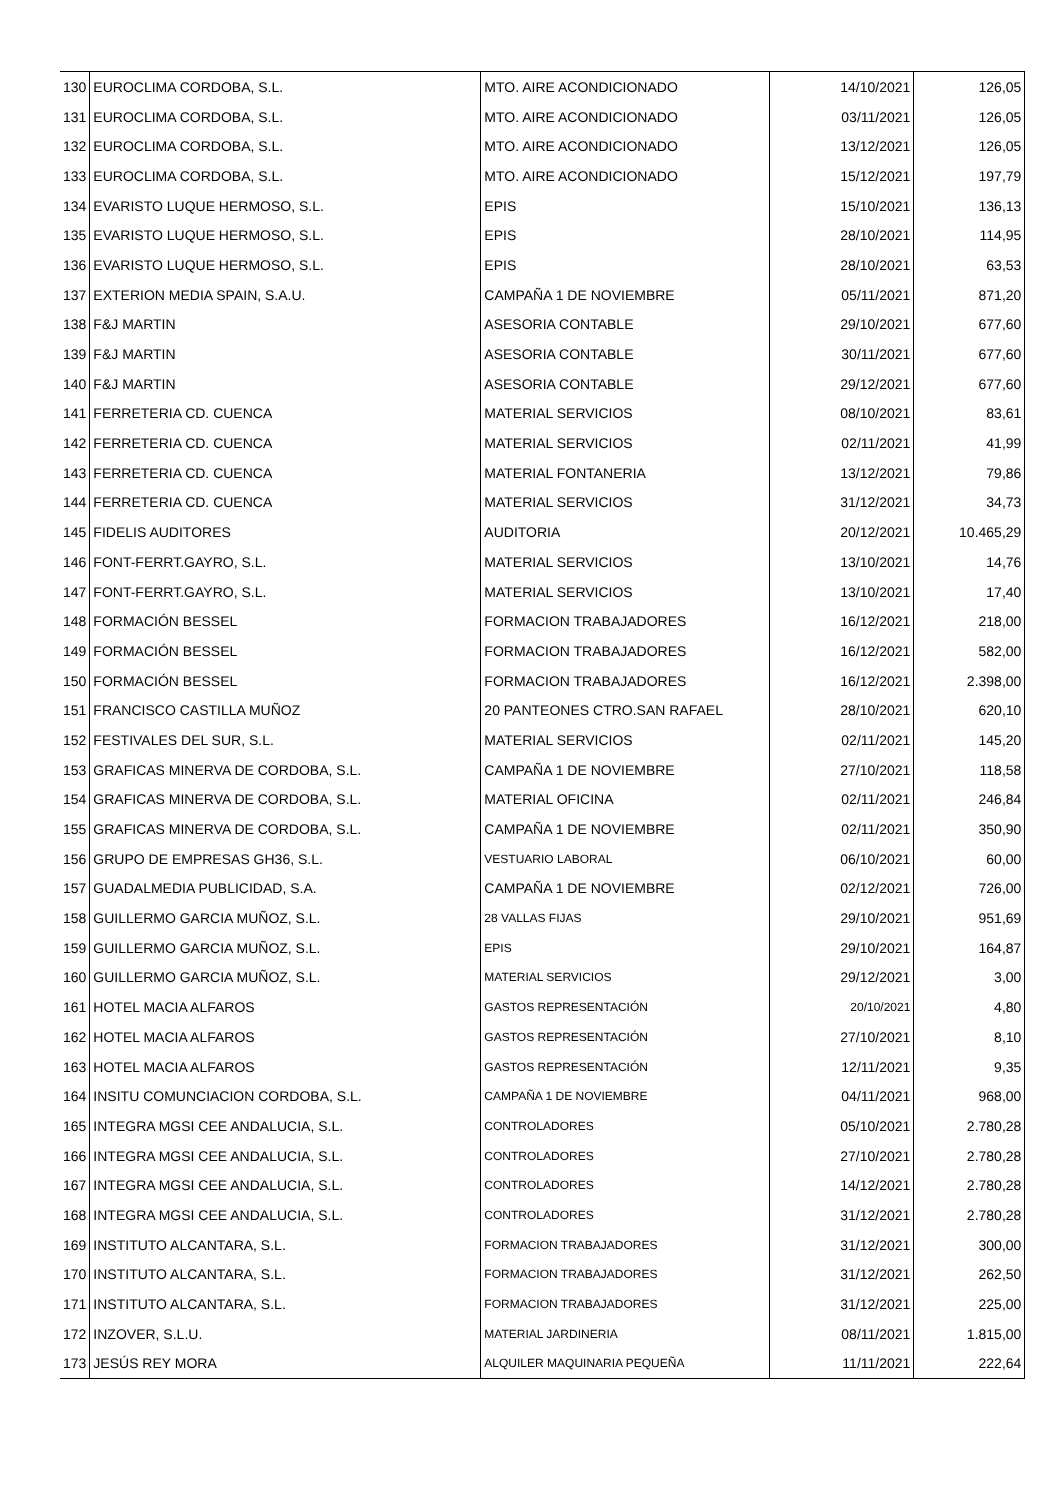| 130 | EUROCLIMA CORDOBA, S.L. | MTO. AIRE ACONDICIONADO | 14/10/2021 | 126,05 |
| 131 | EUROCLIMA CORDOBA, S.L. | MTO. AIRE ACONDICIONADO | 03/11/2021 | 126,05 |
| 132 | EUROCLIMA CORDOBA, S.L. | MTO. AIRE ACONDICIONADO | 13/12/2021 | 126,05 |
| 133 | EUROCLIMA CORDOBA, S.L. | MTO. AIRE ACONDICIONADO | 15/12/2021 | 197,79 |
| 134 | EVARISTO LUQUE HERMOSO, S.L. | EPIS | 15/10/2021 | 136,13 |
| 135 | EVARISTO LUQUE HERMOSO, S.L. | EPIS | 28/10/2021 | 114,95 |
| 136 | EVARISTO LUQUE HERMOSO, S.L. | EPIS | 28/10/2021 | 63,53 |
| 137 | EXTERION MEDIA SPAIN, S.A.U. | CAMPAÑA 1 DE NOVIEMBRE | 05/11/2021 | 871,20 |
| 138 | F&J MARTIN | ASESORIA CONTABLE | 29/10/2021 | 677,60 |
| 139 | F&J MARTIN | ASESORIA CONTABLE | 30/11/2021 | 677,60 |
| 140 | F&J MARTIN | ASESORIA CONTABLE | 29/12/2021 | 677,60 |
| 141 | FERRETERIA CD. CUENCA | MATERIAL SERVICIOS | 08/10/2021 | 83,61 |
| 142 | FERRETERIA CD. CUENCA | MATERIAL SERVICIOS | 02/11/2021 | 41,99 |
| 143 | FERRETERIA CD. CUENCA | MATERIAL FONTANERIA | 13/12/2021 | 79,86 |
| 144 | FERRETERIA CD. CUENCA | MATERIAL SERVICIOS | 31/12/2021 | 34,73 |
| 145 | FIDELIS AUDITORES | AUDITORIA | 20/12/2021 | 10.465,29 |
| 146 | FONT-FERRT.GAYRO, S.L. | MATERIAL SERVICIOS | 13/10/2021 | 14,76 |
| 147 | FONT-FERRT.GAYRO, S.L. | MATERIAL SERVICIOS | 13/10/2021 | 17,40 |
| 148 | FORMACIÓN BESSEL | FORMACION TRABAJADORES | 16/12/2021 | 218,00 |
| 149 | FORMACIÓN BESSEL | FORMACION TRABAJADORES | 16/12/2021 | 582,00 |
| 150 | FORMACIÓN BESSEL | FORMACION TRABAJADORES | 16/12/2021 | 2.398,00 |
| 151 | FRANCISCO CASTILLA MUÑOZ | 20 PANTEONES CTRO.SAN RAFAEL | 28/10/2021 | 620,10 |
| 152 | FESTIVALES DEL SUR, S.L. | MATERIAL SERVICIOS | 02/11/2021 | 145,20 |
| 153 | GRAFICAS MINERVA DE CORDOBA, S.L. | CAMPAÑA 1 DE NOVIEMBRE | 27/10/2021 | 118,58 |
| 154 | GRAFICAS MINERVA DE CORDOBA, S.L. | MATERIAL OFICINA | 02/11/2021 | 246,84 |
| 155 | GRAFICAS MINERVA DE CORDOBA, S.L. | CAMPAÑA 1 DE NOVIEMBRE | 02/11/2021 | 350,90 |
| 156 | GRUPO DE EMPRESAS GH36, S.L. | VESTUARIO LABORAL | 06/10/2021 | 60,00 |
| 157 | GUADALMEDIA PUBLICIDAD, S.A. | CAMPAÑA 1 DE NOVIEMBRE | 02/12/2021 | 726,00 |
| 158 | GUILLERMO GARCIA MUÑOZ, S.L. | 28 VALLAS FIJAS | 29/10/2021 | 951,69 |
| 159 | GUILLERMO GARCIA MUÑOZ, S.L. | EPIS | 29/10/2021 | 164,87 |
| 160 | GUILLERMO GARCIA MUÑOZ, S.L. | MATERIAL SERVICIOS | 29/12/2021 | 3,00 |
| 161 | HOTEL MACIA ALFAROS | GASTOS REPRESENTACIÓN | 20/10/2021 | 4,80 |
| 162 | HOTEL MACIA ALFAROS | GASTOS REPRESENTACIÓN | 27/10/2021 | 8,10 |
| 163 | HOTEL MACIA ALFAROS | GASTOS REPRESENTACIÓN | 12/11/2021 | 9,35 |
| 164 | INSITU COMUNCIACION CORDOBA, S.L. | CAMPAÑA 1 DE NOVIEMBRE | 04/11/2021 | 968,00 |
| 165 | INTEGRA MGSI CEE ANDALUCIA, S.L. | CONTROLADORES | 05/10/2021 | 2.780,28 |
| 166 | INTEGRA MGSI CEE ANDALUCIA, S.L. | CONTROLADORES | 27/10/2021 | 2.780,28 |
| 167 | INTEGRA MGSI CEE ANDALUCIA, S.L. | CONTROLADORES | 14/12/2021 | 2.780,28 |
| 168 | INTEGRA MGSI CEE ANDALUCIA, S.L. | CONTROLADORES | 31/12/2021 | 2.780,28 |
| 169 | INSTITUTO ALCANTARA, S.L. | FORMACION TRABAJADORES | 31/12/2021 | 300,00 |
| 170 | INSTITUTO ALCANTARA, S.L. | FORMACION TRABAJADORES | 31/12/2021 | 262,50 |
| 171 | INSTITUTO ALCANTARA, S.L. | FORMACION TRABAJADORES | 31/12/2021 | 225,00 |
| 172 | INZOVER, S.L.U. | MATERIAL JARDINERIA | 08/11/2021 | 1.815,00 |
| 173 | JESÚS REY MORA | ALQUILER MAQUINARIA PEQUEÑA | 11/11/2021 | 222,64 |